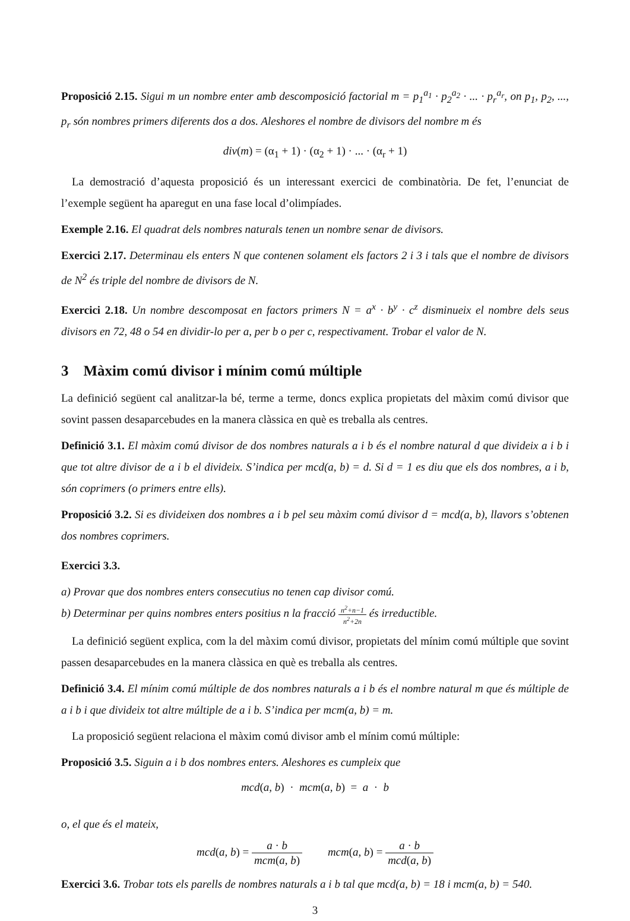Proposició 2.15. Sigui m un nombre enter amb descomposició factorial m = p<sub>1</sub><sup>a<sub>1</sub></sup> · p<sub>2</sub><sup>a<sub>2</sub></sup> · ... · p<sub>r</sub><sup>a<sub>r</sub></sup>, on p<sub>1</sub>, p<sub>2</sub>, ..., p<sub>r</sub> són nombres primers diferents dos a dos. Aleshores el nombre de divisors del nombre m és
div(m) = (α<sub>1</sub> + 1) · (α<sub>2</sub> + 1) · ... · (α<sub>r</sub> + 1)
La demostració d’aquesta proposició és un interessant exercici de combinatòria. De fet, l’enunciat de l’exemple següent ha aparegut en una fase local d’olimpíades.
Exemple 2.16. El quadrat dels nombres naturals tenen un nombre senar de divisors.
Exercici 2.17. Determinau els enters N que contenen solament els factors 2 i 3 i tals que el nombre de divisors de N<sup>2</sup> és triple del nombre de divisors de N.
Exercici 2.18. Un nombre descomposat en factors primers N = a<sup>x</sup> · b<sup>y</sup> · c<sup>z</sup> disminueix el nombre dels seus divisors en 72, 48 o 54 en dividir-lo per a, per b o per c, respectivament. Trobar el valor de N.
3 Màxim comú divisor i mínim comú múltiple
La definició següent cal analitzar-la bé, terme a terme, doncs explica propietats del màxim comú divisor que sovint passen desaparcebudes en la manera clàssica en què es treballa als centres.
Definició 3.1. El màxim comú divisor de dos nombres naturals a i b és el nombre natural d que divideix a i b i que tot altre divisor de a i b el divideix. S’indica per mcd(a, b) = d. Si d = 1 es diu que els dos nombres, a i b, són coprimers (o primers entre ells).
Proposició 3.2. Si es divideixen dos nombres a i b pel seu màxim comú divisor d = mcd(a, b), llavors s’obtenen dos nombres coprimers.
Exercici 3.3.
a) Provar que dos nombres enters consecutius no tenen cap divisor comú.
b) Determinar per quins nombres enters positius n la fracció n<sup>2</sup>+n−1 n<sup>2</sup>+2n és irreductible.
La definició següent explica, com la del màxim comú divisor, propietats del mínim comú múltiple que sovint passen desaparcebudes en la manera clàssica en què es treballa als centres.
Definició 3.4. El mínim comú múltiple de dos nombres naturals a i b és el nombre natural m que és múltiple de a i b i que divideix tot altre múltiple de a i b. S’indica per mcm(a, b) = m.
La proposició següent relaciona el màxim comú divisor amb el mínim comú múltiple:
Proposició 3.5. Siguin a i b dos nombres enters. Aleshores es cumpleix que
mcd(a, b) · mcm(a, b) = a · b
o, el que és el mateix,
mcd(a, b) = a · b mcm(a, b) mcm(a, b) = a · b mcd(a, b)
Exercici 3.6. Trobar tots els parells de nombres naturals a i b tal que mcd(a, b) = 18 i mcm(a, b) = 540.
3